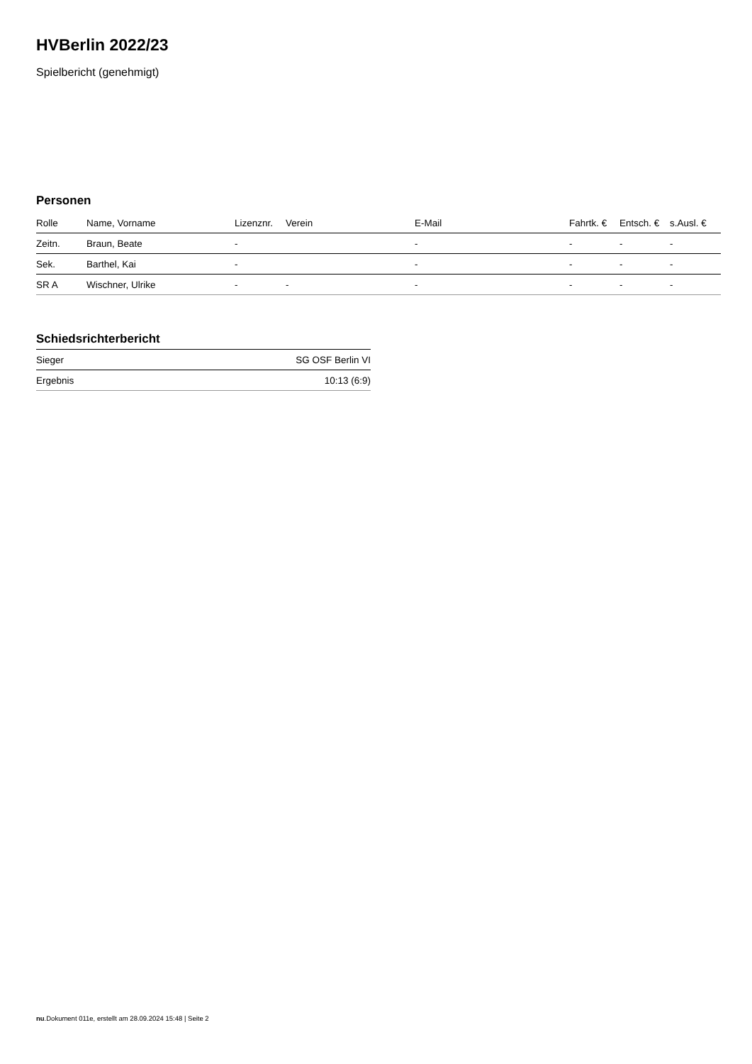HVBerlin 2022/23
Spielbericht (genehmigt)
Personen
| Rolle | Name, Vorname | Lizenznr. | Verein | E-Mail | Fahrtk. € | Entsch. € | s.Ausl. € |
| --- | --- | --- | --- | --- | --- | --- | --- |
| Zeitn. | Braun, Beate | - | | - | - | - | - |
| Sek. | Barthel, Kai | - | | - | - | - | - |
| SR A | Wischner, Ulrike | - | - | - | - | - | - |
Schiedsrichterbericht
| Sieger | SG OSF Berlin VI |
| Ergebnis | 10:13 (6:9) |
nu.Dokument 011e, erstellt am 28.09.2024 15:48 | Seite 2